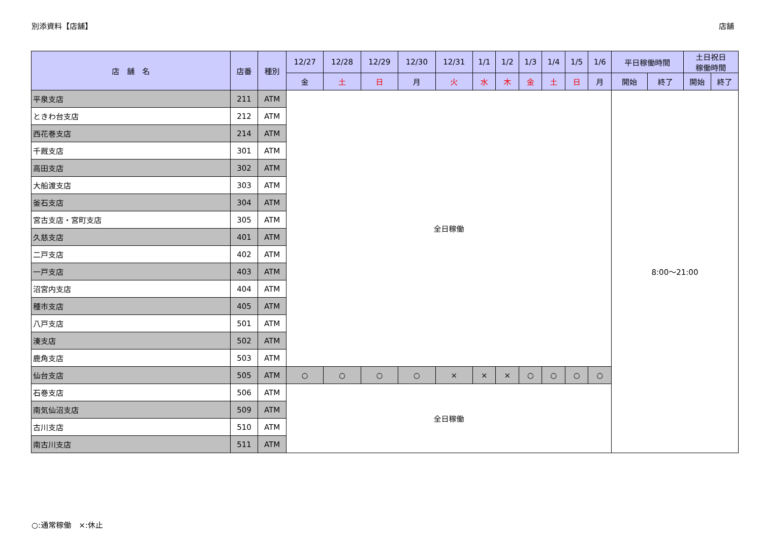別添資料【店舗】 店舗
| 店 舗 名 | 店番 | 種別 | 12/27 | 12/28 | 12/29 | 12/30 | 12/31 | 1/1 | 1/2 | 1/3 | 1/4 | 1/5 | 1/6 | 平日稼働時間 | | 土日祝日 稼働時間 | |
| --- | --- | --- | --- | --- | --- | --- | --- | --- | --- | --- | --- | --- | --- | --- | --- | --- | --- |
| | | | 金 | 土 | 日 | 月 | 火 | 水 | 木 | 金 | 土 | 日 | 月 | 開始 | 終了 | 開始 | 終了 |
| 平泉支店 | 211 | ATM | 全日稼働 | | | | | | | | | | | 8:00～21:00 | | | |
| ときわ台支店 | 212 | ATM | | | | | | | | | | | | | | | |
| 西花巻支店 | 214 | ATM | | | | | | | | | | | | | | | |
| 千厩支店 | 301 | ATM | | | | | | | | | | | | | | | |
| 高田支店 | 302 | ATM | | | | | | | | | | | | | | | |
| 大船渡支店 | 303 | ATM | | | | | | | | | | | | | | | |
| 釜石支店 | 304 | ATM | | | | | | | | | | | | | | | |
| 宮古支店・宮町支店 | 305 | ATM | | | | | | | | | | | | | | | |
| 久慈支店 | 401 | ATM | | | | | | | | | | | | | | | |
| 二戸支店 | 402 | ATM | | | | | | | | | | | | | | | |
| 一戸支店 | 403 | ATM | | | | | | | | | | | | | | | |
| 沼宮内支店 | 404 | ATM | | | | | | | | | | | | | | | |
| 種市支店 | 405 | ATM | | | | | | | | | | | | | | | |
| 八戸支店 | 501 | ATM | | | | | | | | | | | | | | | |
| 湊支店 | 502 | ATM | | | | | | | | | | | | | | | |
| 鹿角支店 | 503 | ATM | | | | | | | | | | | | | | | |
| 仙台支店 | 505 | ATM | ○ | ○ | ○ | ○ | × | × | × | ○ | ○ | ○ | ○ | | | | |
| 石巻支店 | 506 | ATM | 全日稼働 | | | | | | | | | | | | | | |
| 南気仙沼支店 | 509 | ATM | | | | | | | | | | | | | | | |
| 古川支店 | 510 | ATM | | | | | | | | | | | | | | | |
| 南古川支店 | 511 | ATM | | | | | | | | | | | | | | | |
○:通常稼働　×:休止